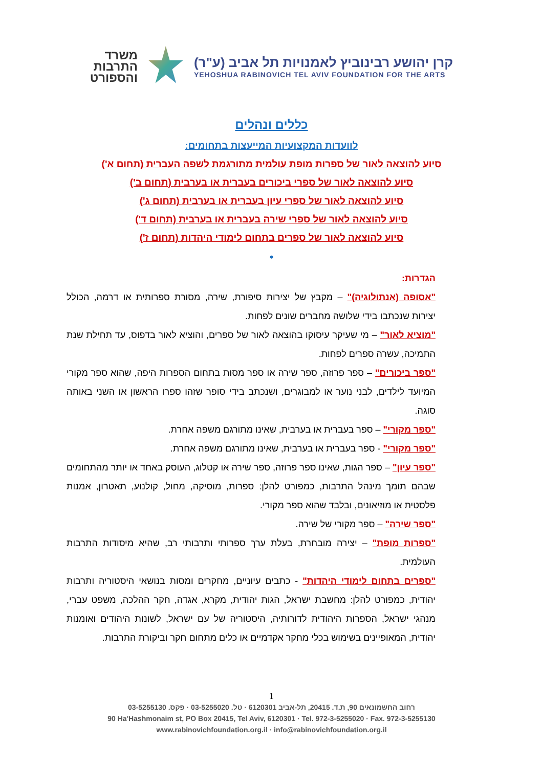משרד
התרבות
והספורט
קרן יהושע רבינוביץ לאמנויות תל אביב (ע"ר)
YEHOSHUA RABINOVICH TEL AVIV FOUNDATION FOR THE ARTS
כללים ונהלים
לוועדות המקצועיות המייעצות בתחומים:
סיוע להוצאה לאור של ספרות מופת עולמית מתורגמת לשפה העברית (תחום א')
סיוע להוצאה לאור של ספרי ביכורים בעברית או בערבית (תחום ב')
סיוע להוצאה לאור של ספרי עיון בעברית או בערבית (תחום ג')
סיוע להוצאה לאור של ספרי שירה בעברית או בערבית (תחום ד')
סיוע להוצאה לאור של ספרים בתחום לימודי היהדות (תחום ז')
•
הגדרות:
"אסופה (אנתולוגיה)" – מקבץ של יצירות סיפורת, שירה, מסורת ספרותית או דרמה, הכולל יצירות שנכתבו בידי שלושה מחברים שונים לפחות.
"מוציא לאור" – מי שעיקר עיסוקו בהוצאה לאור של ספרים, והוציא לאור בדפוס, עד תחילת שנת התמיכה, עשרה ספרים לפחות.
"ספר ביכורים" – ספר פרוזה, ספר שירה או ספר מסות בתחום הספרות היפה, שהוא ספר מקורי המיועד לילדים, לבני נוער או למבוגרים, ושנכתב בידי סופר שזהו ספרו הראשון או השני באותה סוגה.
"ספר מקורי" – ספר בעברית או בערבית, שאינו מתורגם משפה אחרת.
"ספר מקורי" - ספר בעברית או בערבית, שאינו מתורגם משפה אחרת.
"ספר עיון" – ספר הגות, שאינו ספר פרוזה, ספר שירה או קטלוג, העוסק באחד או יותר מהתחומים שבהם תומך מינהל התרבות, כמפורט להלן: ספרות, מוסיקה, מחול, קולנוע, תאטרון, אמנות פלסטית או מוזיאונים, ובלבד שהוא ספר מקורי.
"ספר שירה" – ספר מקורי של שירה.
"ספרות מופת" – יצירה מובחרת, בעלת ערך ספרותי ותרבותי רב, שהיא מיסודות התרבות העולמית.
"ספרים בתחום לימודי היהדות" - כתבים עיוניים, מחקרים ומסות בנושאי היסטוריה ותרבות יהודית, כמפורט להלן: מחשבת ישראל, הגות יהודית, מקרא, אגדה, חקר ההלכה, משפט עברי, מנהגי ישראל, הספרות היהודית לדורותיה, היסטוריה של עם ישראל, לשונות היהודים ואומנות יהודית, המאופיינים בשימוש בכלי מחקר אקדמיים או כלים מתחום חקר וביקורת התרבות.
1
רחוב החשמונאים 90, ת.ד. 20415, תל-אביב 6120301 · טל. 03-5255020 · פקס. 03-5255130
90 Ha'Hashmonaim st, PO Box 20415, Tel Aviv, 6120301 · Tel. 972-3-5255020 · Fax. 972-3-5255130
www.rabinovichfoundation.org.il · info@rabinovichfoundation.org.il